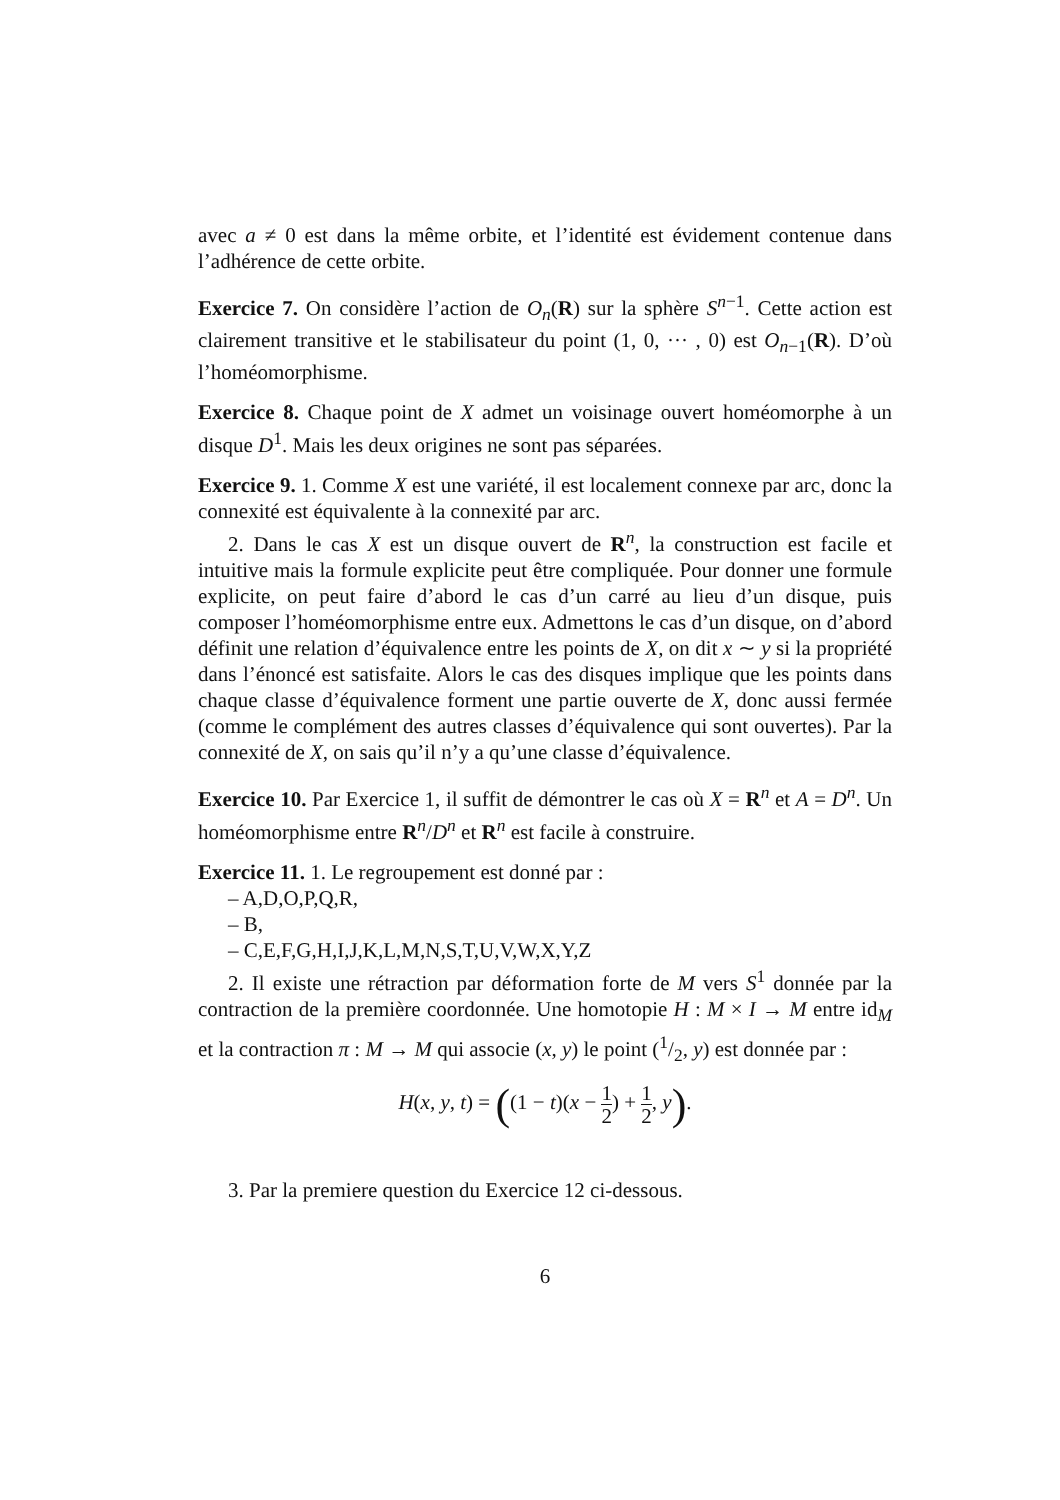avec a ≠ 0 est dans la même orbite, et l’identité est évidement contenue dans l’adhérence de cette orbite.
Exercice 7. On considère l’action de O<sub>n</sub>(R) sur la sphère S<sup>n−1</sup>. Cette action est clairement transitive et le stabilisateur du point (1, 0, ··· , 0) est O<sub>n−1</sub>(R). D’où l’homéomorphisme.
Exercice 8. Chaque point de X admet un voisinage ouvert homéomorphe à un disque D<sup>1</sup>. Mais les deux origines ne sont pas séparées.
Exercice 9. 1. Comme X est une variété, il est localement connexe par arc, donc la connexité est équivalente à la connexité par arc.
2. Dans le cas X est un disque ouvert de R<sup>n</sup>, la construction est facile et intuitive mais la formule explicite peut être compliquée. Pour donner une formule explicite, on peut faire d’abord le cas d’un carré au lieu d’un disque, puis composer l’homéomorphisme entre eux. Admettons le cas d’un disque, on d’abord définit une relation d’équivalence entre les points de X, on dit x ∼ y si la propriété dans l’énoncé est satisfaite. Alors le cas des disques implique que les points dans chaque classe d’équivalence forment une partie ouverte de X, donc aussi fermée (comme le complément des autres classes d’équivalence qui sont ouvertes). Par la connexité de X, on sais qu’il n’y a qu’une classe d’équivalence.
Exercice 10. Par Exercice 1, il suffit de démontrer le cas où X = R<sup>n</sup> et A = D<sup>n</sup>. Un homéomorphisme entre R<sup>n</sup>/D<sup>n</sup> et R<sup>n</sup> est facile à construire.
Exercice 11. 1. Le regroupement est donné par :
– A,D,O,P,Q,R,
– B,
– C,E,F,G,H,I,J,K,L,M,N,S,T,U,V,W,X,Y,Z
2. Il existe une rétraction par déformation forte de M vers S<sup>1</sup> donnée par la contraction de la première coordonnée. Une homotopie H : M × I → M entre id<sub>M</sub> et la contraction π : M → M qui associe (x, y) le point (1/2, y) est donnée par :
H(x, y, t) = ((1 − t)(x − 1 2) + 1 2, y).
3. Par la premiere question du Exercice 12 ci-dessous.
6